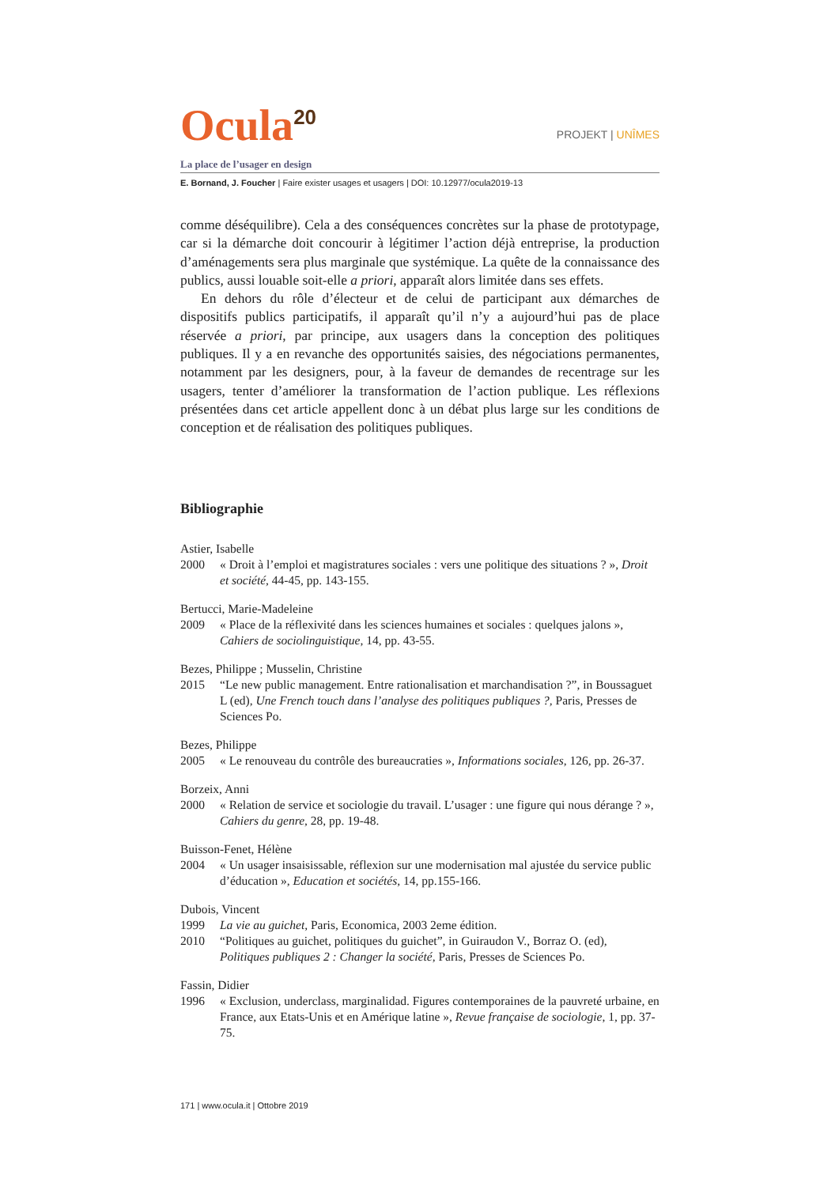Ocula<sup>20</sup>
PROJEKT | UNÎMES
La place de l’usager en design
E. Bornand, J. Foucher | Faire exister usages et usagers | DOI: 10.12977/ocula2019-13
comme déséquilibre). Cela a des conséquences concrètes sur la phase de prototypage, car si la démarche doit concourir à légitimer l’action déjà entreprise, la production d’aménagements sera plus marginale que systémique. La quête de la connaissance des publics, aussi louable soit-elle a priori, apparaît alors limitée dans ses effets.
En dehors du rôle d’électeur et de celui de participant aux démarches de dispositifs publics participatifs, il apparaît qu’il n’y a aujourd’hui pas de place réservée a priori, par principe, aux usagers dans la conception des politiques publiques. Il y a en revanche des opportunités saisies, des négociations permanentes, notamment par les designers, pour, à la faveur de demandes de recentrage sur les usagers, tenter d’améliorer la transformation de l’action publique. Les réflexions présentées dans cet article appellent donc à un débat plus large sur les conditions de conception et de réalisation des politiques publiques.
Bibliographie
Astier, Isabelle
2000 « Droit à l’emploi et magistratures sociales : vers une politique des situations ? », Droit et société, 44-45, pp. 143-155.
Bertucci, Marie-Madeleine
2009 « Place de la réflexivité dans les sciences humaines et sociales : quelques jalons », Cahiers de sociolinguistique, 14, pp. 43-55.
Bezes, Philippe ; Musselin, Christine
2015 “Le new public management. Entre rationalisation et marchandisation ?”, in Boussaguet L (ed), Une French touch dans l’analyse des politiques publiques ?, Paris, Presses de Sciences Po.
Bezes, Philippe
2005 « Le renouveau du contrôle des bureaucraties », Informations sociales, 126, pp. 26-37.
Borzeix, Anni
2000 « Relation de service et sociologie du travail. L’usager : une figure qui nous dérange ? », Cahiers du genre, 28, pp. 19-48.
Buisson-Fenet, Hélène
2004 « Un usager insaisissable, réflexion sur une modernisation mal ajustée du service public d’éducation », Education et sociétés, 14, pp.155-166.
Dubois, Vincent
1999 La vie au guichet, Paris, Economica, 2003 2eme édition.
2010 “Politiques au guichet, politiques du guichet”, in Guiraudon V., Borraz O. (ed), Politiques publiques 2 : Changer la société, Paris, Presses de Sciences Po.
Fassin, Didier
1996 « Exclusion, underclass, marginalidad. Figures contemporaines de la pauvreté urbaine, en France, aux Etats-Unis et en Amérique latine », Revue française de sociologie, 1, pp. 37-75.
171 | www.ocula.it | Ottobre 2019